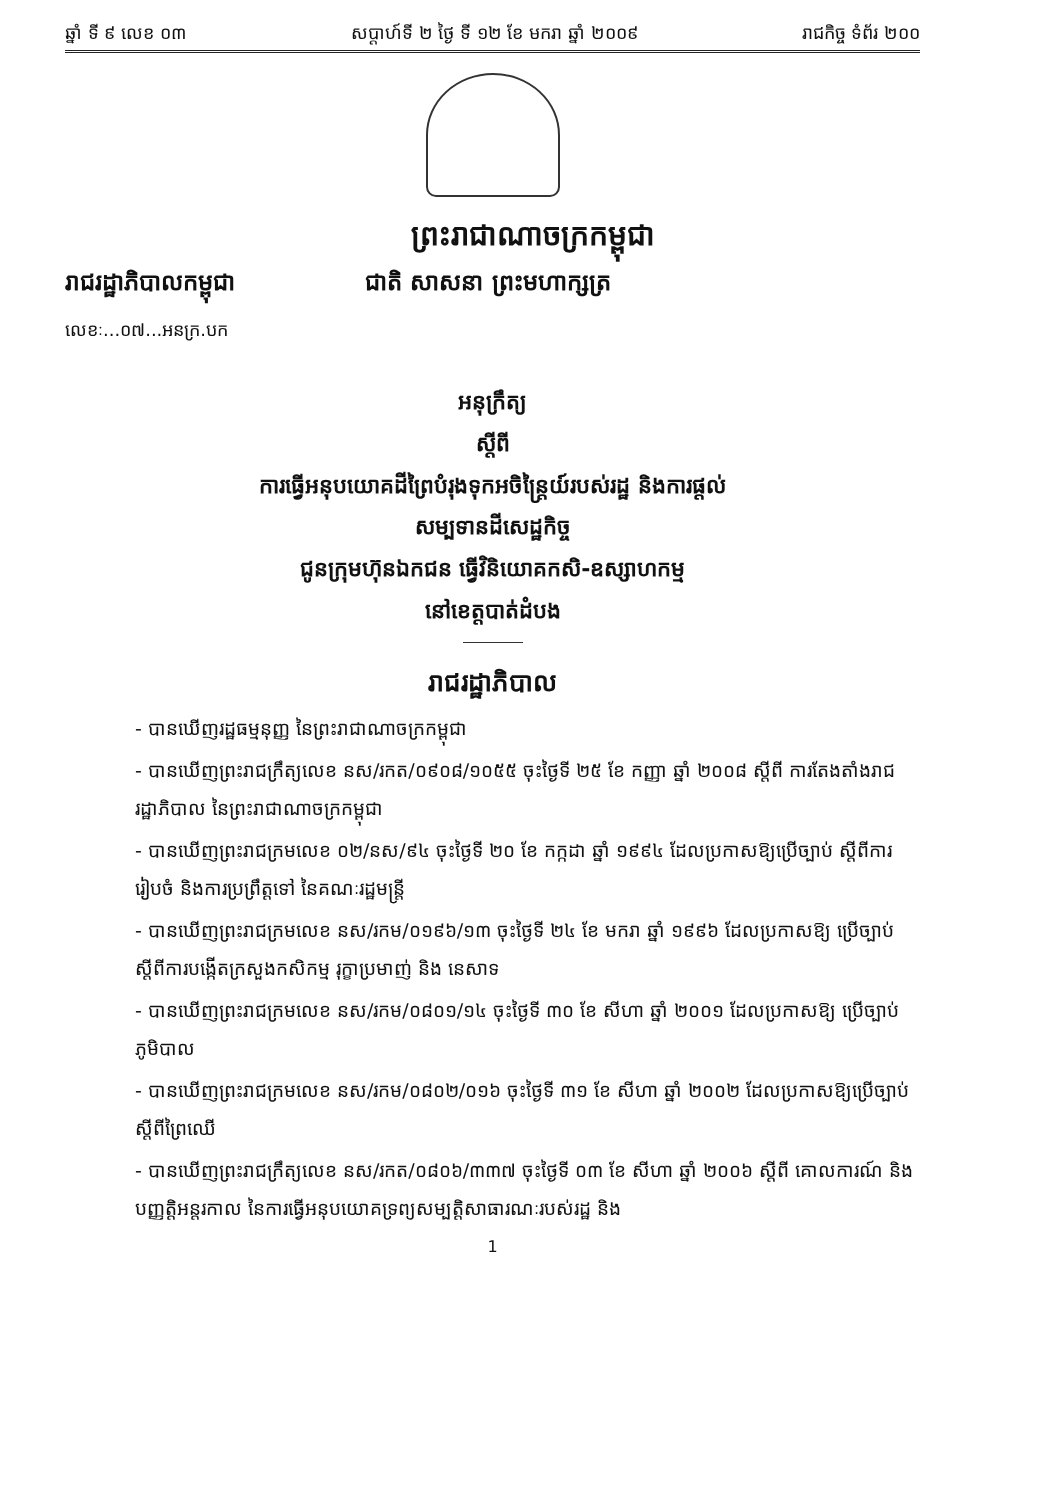ឆ្នាំ ទី ៩ លេខ ០៣ សប្តាហ៍ទី ២ ថ្ងៃ ទី ១២ ខែ មករា ឆ្នាំ ២០០៩ រាជកិច្ច ទំព័រ ២០០
ព្រះរាជាណាចក្រកម្ពុជា
រាជរដ្ឋាភិបាលកម្ពុជា ជាតិ សាសនា ព្រះមហាក្សត្រ
លេខៈ...០៧...អនក្រ.បក
អនុក្រឹត្យ
ស្តីពី
ការធ្វើអនុបយោគដីព្រៃបំរុងទុកអចិន្ត្រៃយ៍របស់រដ្ឋ និងការផ្តល់
សម្បទានដីសេដ្ឋកិច្ច
ជូនក្រុមហ៊ុនឯកជន ធ្វើវិនិយោគកសិ-ឧស្សាហកម្ម
នៅខេត្តបាត់ដំបង
រាជរដ្ឋាភិបាល
- បានឃើញរដ្ឋធម្មនុញ្ញ នៃព្រះរាជាណាចក្រកម្ពុជា
- បានឃើញព្រះរាជក្រឹត្យលេខ នស/រកត/០៩០៨/១០៥៥ ចុះថ្ងៃទី ២៥ ខែ កញ្ញា ឆ្នាំ ២០០៨ ស្តីពី ការតែងតាំងរាជរដ្ឋាភិបាល នៃព្រះរាជាណាចក្រកម្ពុជា
- បានឃើញព្រះរាជក្រមលេខ ០២/នស/៩៤ ចុះថ្ងៃទី ២០ ខែ កក្កដា ឆ្នាំ ១៩៩៤ ដែលប្រកាសឱ្យប្រើច្បាប់ ស្តីពីការរៀបចំ និងការប្រព្រឹត្តទៅ នៃគណៈរដ្ឋមន្ត្រី
- បានឃើញព្រះរាជក្រមលេខ នស/រកម/០១៩៦/១៣ ចុះថ្ងៃទី ២៤ ខែ មករា ឆ្នាំ ១៩៩៦ ដែលប្រកាសឱ្យ ប្រើច្បាប់ ស្តីពីការបង្កើតក្រសួងកសិកម្ម រុក្ខាប្រមាញ់ និង នេសាទ
- បានឃើញព្រះរាជក្រមលេខ នស/រកម/០៨០១/១៤ ចុះថ្ងៃទី ៣០ ខែ សីហា ឆ្នាំ ២០០១ ដែលប្រកាសឱ្យ ប្រើច្បាប់ភូមិបាល
- បានឃើញព្រះរាជក្រមលេខ នស/រកម/០៨០២/០១៦ ចុះថ្ងៃទី ៣១ ខែ សីហា ឆ្នាំ ២០០២ ដែលប្រកាសឱ្យប្រើច្បាប់ ស្តីពីព្រៃឈើ
- បានឃើញព្រះរាជក្រឹត្យលេខ នស/រកត/០៨០៦/៣៣៧ ចុះថ្ងៃទី ០៣ ខែ សីហា ឆ្នាំ ២០០៦ ស្តីពី គោលការណ៍ និងបញ្ញត្តិអន្តរកាល នៃការធ្វើអនុបយោគទ្រព្យសម្បត្តិសាធារណៈរបស់រដ្ឋ និង
1